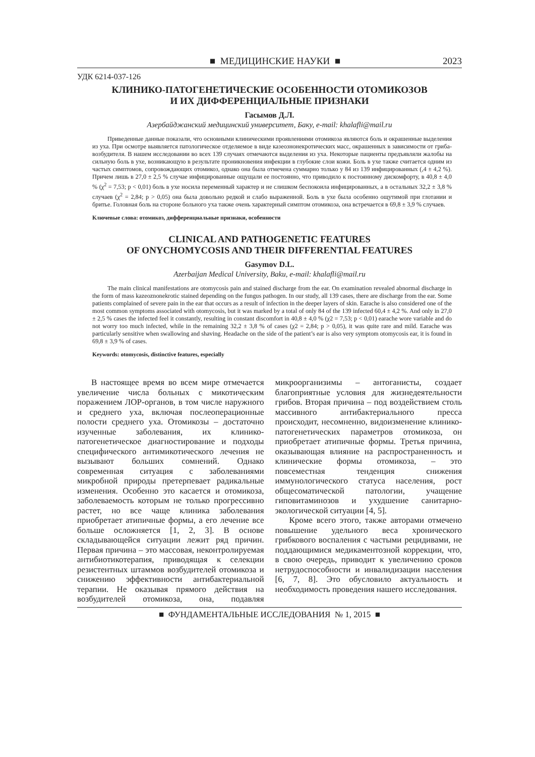■ МЕДИЦИНСКИЕ НАУКИ ■ 2023
УДК 6214-037-126
КЛИНИКО-ПАТОГЕНЕТИЧЕСКИЕ ОСОБЕННОСТИ ОТОМИКОЗОВ
И ИХ ДИФФЕРЕНЦИАЛЬНЫЕ ПРИЗНАКИ
Гасымов Д.Л.
Азербайджанский медицинский университет, Баку, e-mail: khalafli@mail.ru
Приведенные данные показали, что основными клиническими проявлениями отомикоза являются боль и окрашенные выделения из уха. При осмотре выявляется патологическое отделяемое в виде казеознонекротических масс, окрашенных в зависимости от гриба-возбудителя. В нашем исследовании во всех 139 случаях отмечаются выделения из уха. Некоторые пациенты предъявляли жалобы на сильную боль в ухе, возникающую в результате проникновения инфекции в глубокие слои кожи. Боль в ухе также считается одним из частых симптомов, сопровождающих отомикоз, однако она была отмечена суммарно только у 84 из 139 инфицированных (,4 ± 4,2 %). Причем лишь в 27,0 ± 2,5 % случае инфицированные ощущали ее постоянно, что приводило к постоянному дискомфорту, в 40,8 ± 4,0 % (χ<sup>2</sup> = 7,53; p < 0,01) боль в ухе носила переменный характер и не слишком беспокоила инфицированных, а в остальных 32,2 ± 3,8 % случаев (χ<sup>2</sup> = 2,84; p > 0,05) она была довольно редкой и слабо выраженной. Боль в ухе была особенно ощутимой при глотании и бритье. Головная боль на стороне больного уха также очень характерный симптом отомикоза, она встречается в 69,8 ± 3,9 % случаев.
Ключевые слова: отомикоз, дифференциальные признаки, особенности
CLINICAL AND PATHOGENETIC FEATURES
OF ONYCHOMYCOSIS AND THEIR DIFFERENTIAL FEATURES
Gasymov D.L.
Azerbaijan Medical University, Baku, e-mail: khalafli@mail.ru
The main clinical manifestations are otomycosis pain and stained discharge from the ear. On examination revealed abnormal discharge in the form of mass kazeoznonekrotic stained depending on the fungus pathogen. In our study, all 139 cases, there are discharge from the ear. Some patients complained of severe pain in the ear that occurs as a result of infection in the deeper layers of skin. Earache is also considered one of the most common symptoms associated with otomycosis, but it was marked by a total of only 84 of the 139 infected 60,4 ± 4,2 %. And only in 27,0 ± 2,5 % cases the infected feel it constantly, resulting in constant discomfort in 40,8 ± 4,0 % (χ2 = 7,53; p < 0,01) earache wore variable and do not worry too much infected, while in the remaining 32,2 ± 3,8 % of cases (χ2 = 2,84; p > 0,05), it was quite rare and mild. Earache was particularly sensitive when swallowing and shaving. Headache on the side of the patient’s ear is also very symptom otomycosis ear, it is found in 69,8 ± 3,9 % of cases.
Keywords: otomycosis, distinctive features, especially
В настоящее время во всем мире отмечается увеличение числа больных с микотическим поражением ЛОР-органов, в том числе наружного и среднего уха, включая послеоперационные полости среднего уха. Отомикозы – достаточно изученные заболевания, их клинико-патогенетическое диагностирование и подходы специфического антимикотического лечения не вызывают больших сомнений. Однако современная ситуация с заболеваниями микробной природы претерпевает радикальные изменения. Особенно это касается и отомикоза, заболеваемость которым не только прогрессивно растет, но все чаще клиника заболевания приобретает атипичные формы, а его лечение все больше осложняется [1, 2, 3]. В основе складывающейся ситуации лежит ряд причин. Первая причина – это массовая, неконтролируемая антибиотикотерапия, приводящая к селекции резистентных штаммов возбудителей отомикоза и снижению эффективности антибактериальной терапии. Не оказывая прямого действия на возбудителей отомикоза, она, подавляя микроорганизимы – антоганисты, создает благоприятные условия для жизнедеятельности грибов. Вторая причина – под воздействием столь массивного антибактериального пресса происходит, несомненно, видоизменение клинико-патогенетических параметров отомикоза, он приобретает атипичные формы. Третья причина, оказывающая влияние на распространенность и клинические формы отомикоза, – это повсеместная тенденция снижения иммунологического статуса населения, рост общесоматической патологии, учащение гиповитаминозов и ухудшение санитарно-экологической ситуации [4, 5].
Кроме всего этого, также авторами отмечено повышение удельного веса хронического грибкового воспаления с частыми рецидивами, не поддающимися медикаментозной коррекции, что, в свою очередь, приводит к увеличению сроков нетрудоспособности и инвалидизации населения [6, 7, 8]. Это обусловило актуальность и необходимость проведения нашего исследования.
■ ФУНДАМЕНТАЛЬНЫЕ ИССЛЕДОВАНИЯ № 1, 2015 ■